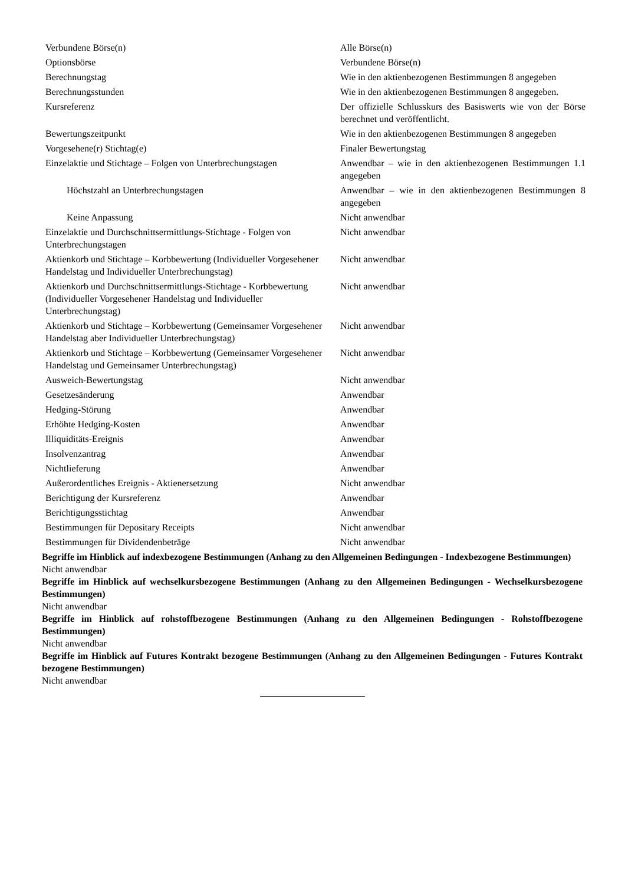| Verbundene Börse(n) | Alle Börse(n) |
| Optionsbörse | Verbundene Börse(n) |
| Berechnungstag | Wie in den aktienbezogenen Bestimmungen 8 angegeben |
| Berechnungsstunden | Wie in den aktienbezogenen Bestimmungen 8 angegeben. |
| Kursreferenz | Der offizielle Schlusskurs des Basiswerts wie von der Börse berechnet und veröffentlicht. |
| Bewertungszeitpunkt | Wie in den aktienbezogenen Bestimmungen 8 angegeben |
| Vorgesehene(r) Stichtag(e) | Finaler Bewertungstag |
| Einzelaktie und Stichtage – Folgen von Unterbrechungstagen | Anwendbar – wie in den aktienbezogenen Bestimmungen 1.1 angegeben |
| Höchstzahl an Unterbrechungstagen | Anwendbar – wie in den aktienbezogenen Bestimmungen 8 angegeben |
| Keine Anpassung | Nicht anwendbar |
| Einzelaktie und Durchschnittsermittlungs-Stichtage - Folgen von Unterbrechungstagen | Nicht anwendbar |
| Aktienkorb und Stichtage – Korbbewertung (Individueller Vorgesehener Handelstag und Individueller Unterbrechungstag) | Nicht anwendbar |
| Aktienkorb und Durchschnittsermittlungs-Stichtage - Korbbewertung (Individueller Vorgesehener Handelstag und Individueller Unterbrechungstag) | Nicht anwendbar |
| Aktienkorb und Stichtage – Korbbewertung (Gemeinsamer Vorgesehener Handelstag aber Individueller Unterbrechungstag) | Nicht anwendbar |
| Aktienkorb und Stichtage – Korbbewertung (Gemeinsamer Vorgesehener Handelstag und Gemeinsamer Unterbrechungstag) | Nicht anwendbar |
| Ausweich-Bewertungstag | Nicht anwendbar |
| Gesetzesänderung | Anwendbar |
| Hedging-Störung | Anwendbar |
| Erhöhte Hedging-Kosten | Anwendbar |
| Illiquiditäts-Ereignis | Anwendbar |
| Insolvenzantrag | Anwendbar |
| Nichtlieferung | Anwendbar |
| Außerordentliches Ereignis - Aktienersetzung | Nicht anwendbar |
| Berichtigung der Kursreferenz | Anwendbar |
| Berichtigungsstichtag | Anwendbar |
| Bestimmungen für Depositary Receipts | Nicht anwendbar |
| Bestimmungen für Dividendenbeträge | Nicht anwendbar |
Begriffe im Hinblick auf indexbezogene Bestimmungen (Anhang zu den Allgemeinen Bedingungen - Indexbezogene Bestimmungen)
Nicht anwendbar
Begriffe im Hinblick auf wechselkursbezogene Bestimmungen (Anhang zu den Allgemeinen Bedingungen - Wechselkursbezogene Bestimmungen)
Nicht anwendbar
Begriffe im Hinblick auf rohstoffbezogene Bestimmungen (Anhang zu den Allgemeinen Bedingungen - Rohstoffbezogene Bestimmungen)
Nicht anwendbar
Begriffe im Hinblick auf Futures Kontrakt bezogene Bestimmungen (Anhang zu den Allgemeinen Bedingungen - Futures Kontrakt bezogene Bestimmungen)
Nicht anwendbar